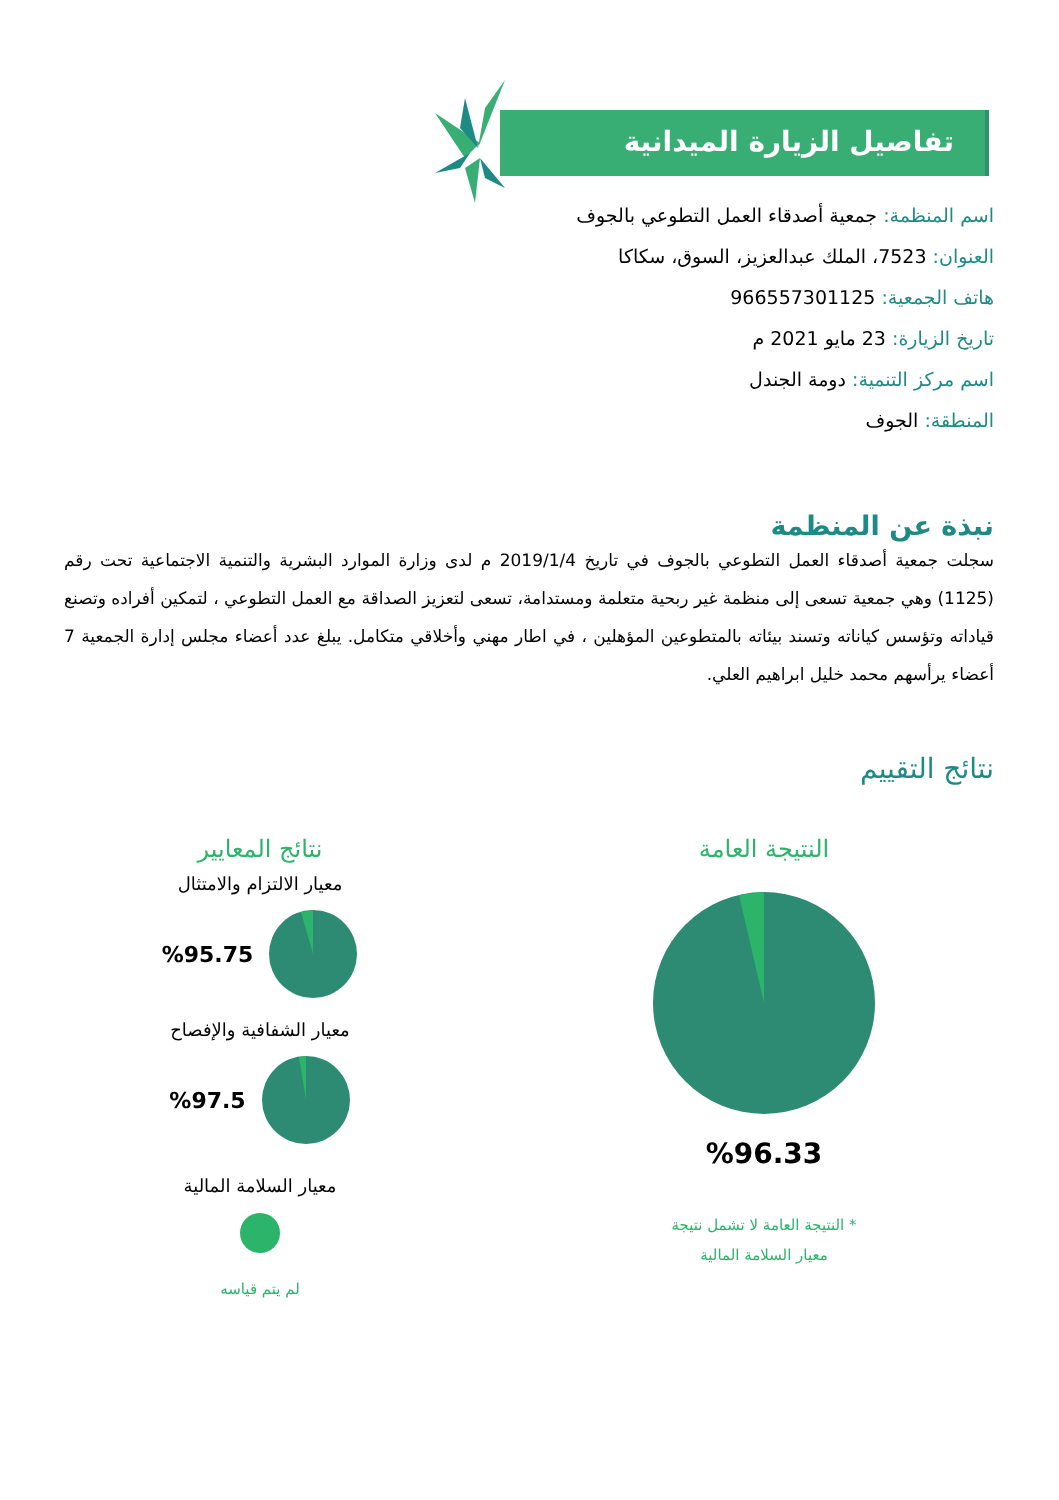تفاصيل الزيارة الميدانية
اسم المنظمة: جمعية أصدقاء العمل التطوعي بالجوف
العنوان: 7523، الملك عبدالعزيز، السوق، سكاكا
هاتف الجمعية: 966557301125
تاريخ الزيارة: 23 مايو 2021 م
اسم مركز التنمية: دومة الجندل
المنطقة: الجوف
نبذة عن المنظمة
سجلت جمعية أصدقاء العمل التطوعي بالجوف في تاريخ 2019/1/4 م لدى وزارة الموارد البشرية والتنمية الاجتماعية تحت رقم (1125) وهي جمعية تسعى إلى منظمة غير ربحية متعلمة ومستدامة، تسعى لتعزيز الصداقة مع العمل التطوعي ، لتمكين أفراده وتصنع قياداته وتؤسس كياناته وتسند بيئاته بالمتطوعين المؤهلين ، في اطار مهني وأخلاقي متكامل. يبلغ عدد أعضاء مجلس إدارة الجمعية 7 أعضاء يرأسهم محمد خليل ابراهيم العلي.
نتائج التقييم
النتيجة العامة
%96.33
* النتيجة العامة لا تشمل نتيجة
معيار السلامة المالية
نتائج المعايير
معيار الالتزام والامتثال
%95.75
معيار الشفافية والإفصاح
%97.5
معيار السلامة المالية
لم يتم قياسه